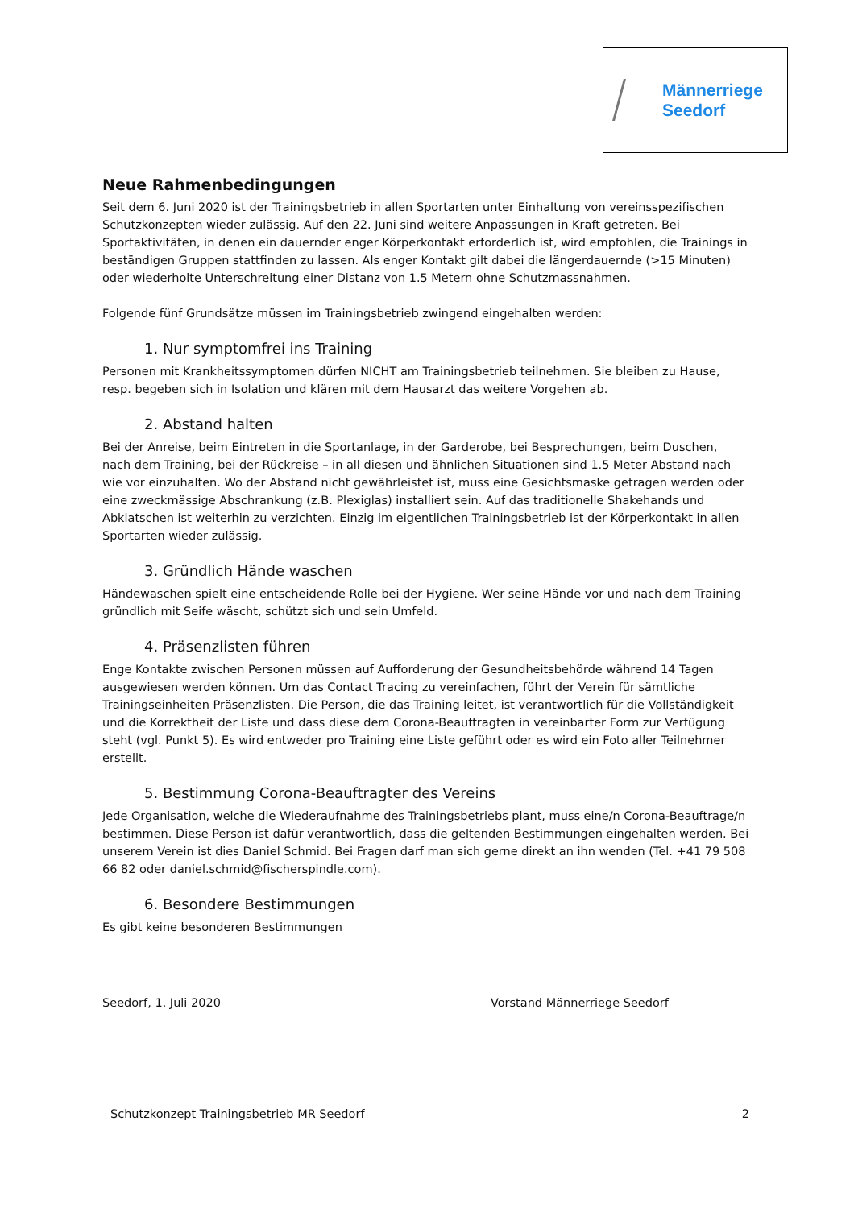Männerriege
Seedorf
Neue Rahmenbedingungen
Seit dem 6. Juni 2020 ist der Trainingsbetrieb in allen Sportarten unter Einhaltung von vereinsspezifischen Schutzkonzepten wieder zulässig. Auf den 22. Juni sind weitere Anpassungen in Kraft getreten. Bei Sportaktivitäten, in denen ein dauernder enger Körperkontakt erforderlich ist, wird empfohlen, die Trainings in beständigen Gruppen stattfinden zu lassen. Als enger Kontakt gilt dabei die längerdauernde (>15 Minuten) oder wiederholte Unterschreitung einer Distanz von 1.5 Metern ohne Schutzmassnahmen.
Folgende fünf Grundsätze müssen im Trainingsbetrieb zwingend eingehalten werden:
1. Nur symptomfrei ins Training
Personen mit Krankheitssymptomen dürfen NICHT am Trainingsbetrieb teilnehmen. Sie bleiben zu Hause, resp. begeben sich in Isolation und klären mit dem Hausarzt das weitere Vorgehen ab.
2. Abstand halten
Bei der Anreise, beim Eintreten in die Sportanlage, in der Garderobe, bei Besprechungen, beim Duschen, nach dem Training, bei der Rückreise – in all diesen und ähnlichen Situationen sind 1.5 Meter Abstand nach wie vor einzuhalten. Wo der Abstand nicht gewährleistet ist, muss eine Gesichtsmaske getragen werden oder eine zweckmässige Abschrankung (z.B. Plexiglas) installiert sein. Auf das traditionelle Shakehands und Abklatschen ist weiterhin zu verzichten. Einzig im eigentlichen Trainingsbetrieb ist der Körperkontakt in allen Sportarten wieder zulässig.
3. Gründlich Hände waschen
Händewaschen spielt eine entscheidende Rolle bei der Hygiene. Wer seine Hände vor und nach dem Training gründlich mit Seife wäscht, schützt sich und sein Umfeld.
4. Präsenzlisten führen
Enge Kontakte zwischen Personen müssen auf Aufforderung der Gesundheitsbehörde während 14 Tagen ausgewiesen werden können. Um das Contact Tracing zu vereinfachen, führt der Verein für sämtliche Trainingseinheiten Präsenzlisten. Die Person, die das Training leitet, ist verantwortlich für die Vollständigkeit und die Korrektheit der Liste und dass diese dem Corona-Beauftragten in vereinbarter Form zur Verfügung steht (vgl. Punkt 5). Es wird entweder pro Training eine Liste geführt oder es wird ein Foto aller Teilnehmer erstellt.
5. Bestimmung Corona-Beauftragter des Vereins
Jede Organisation, welche die Wiederaufnahme des Trainingsbetriebs plant, muss eine/n Corona-Beauftrage/n bestimmen. Diese Person ist dafür verantwortlich, dass die geltenden Bestimmungen eingehalten werden. Bei unserem Verein ist dies Daniel Schmid. Bei Fragen darf man sich gerne direkt an ihn wenden (Tel. +41 79 508 66 82 oder daniel.schmid@fischerspindle.com).
6. Besondere Bestimmungen
Es gibt keine besonderen Bestimmungen
Seedorf, 1. Juli 2020 Vorstand Männerriege Seedorf
Schutzkonzept Trainingsbetrieb MR Seedorf 2